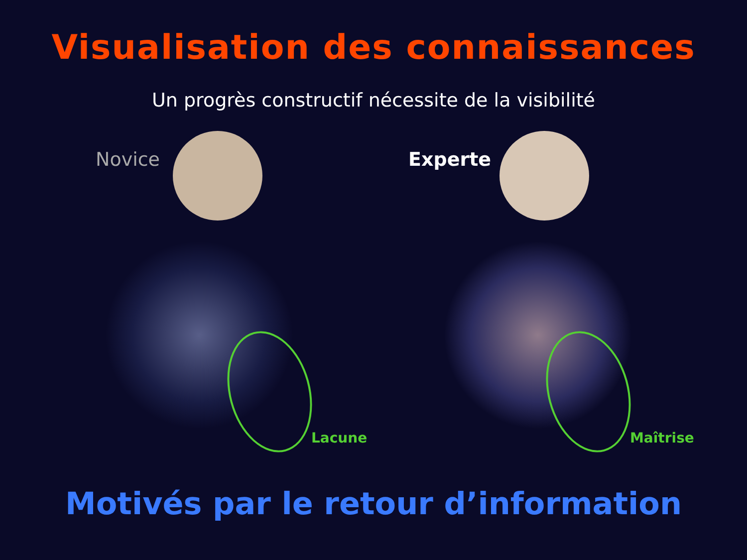Visualisation des connaissances
Un progrès constructif nécessite de la visibilité
Novice
Lacune
Experte
Maîtrise
Motivés par le retour d’information